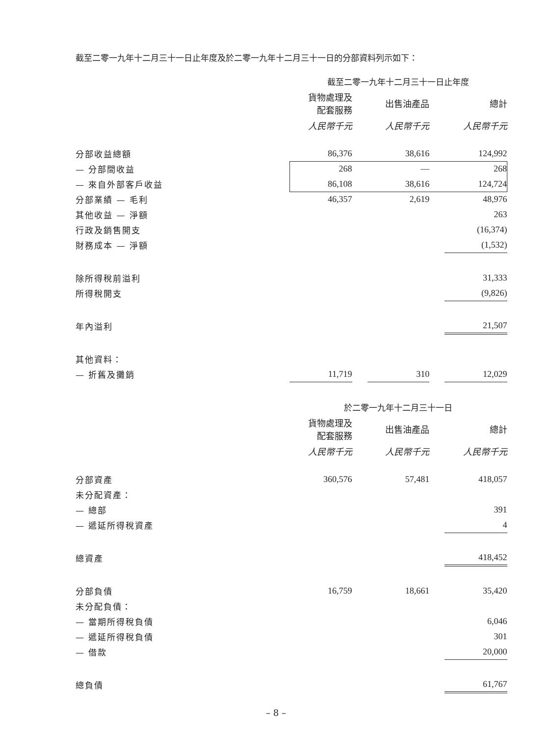截至二零一九年十二月三十一日止年度及於二零一九年十二月三十一日的分部資料列示如下：
| | 截至二零一九年十二月三十一日止年度 | | | | |
| | 貨物處理及 配套服務 | | 出售油產品 | | 總計 |
| | 人民幣千元 | | 人民幣千元 | | 人民幣千元 |
| 分部收益總額 | 86,376 | | 38,616 | | 124,992 |
| — 分部間收益 | 268 | | — | | 268 |
| — 來自外部客戶收益 | 86,108 | | 38,616 | | 124,724 |
| 分部業績 — 毛利 | 46,357 | | 2,619 | | 48,976 |
| 其他收益 — 淨額 | | | | | 263 |
| 行政及銷售開支 | | | | | (16,374) |
| 財務成本 — 淨額 | | | | | (1,532) |
| 除所得稅前溢利 | | | | | 31,333 |
| 所得稅開支 | | | | | (9,826) |
| 年內溢利 | | | | | 21,507 |
| 其他資料： | | | | | |
| — 折舊及攤銷 | 11,719 | | 310 | | 12,029 |
| | 於二零一九年十二月三十一日 | | | | |
| | 貨物處理及 配套服務 | | 出售油產品 | | 總計 |
| | 人民幣千元 | | 人民幣千元 | | 人民幣千元 |
| 分部資產 | 360,576 | | 57,481 | | 418,057 |
| 未分配資產： | | | | | |
| — 總部 | | | | | 391 |
| — 遞延所得稅資產 | | | | | 4 |
| 總資產 | | | | | 418,452 |
| 分部負債 | 16,759 | | 18,661 | | 35,420 |
| 未分配負債： | | | | | |
| — 當期所得稅負債 | | | | | 6,046 |
| — 遞延所得稅負債 | | | | | 301 |
| — 借款 | | | | | 20,000 |
| 總負債 | | | | | 61,767 |
– 8 –